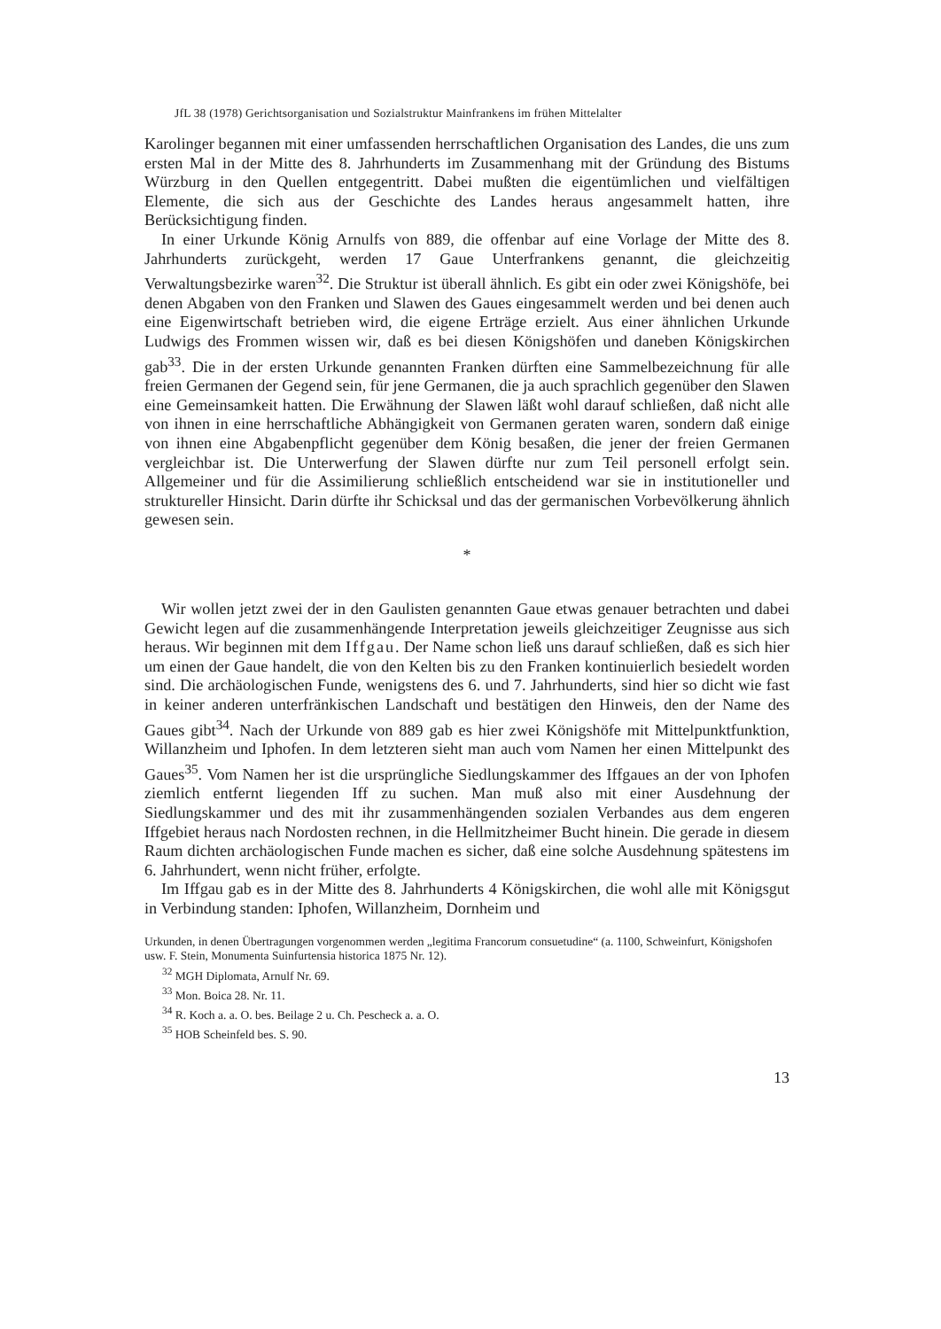JfL 38 (1978) Gerichtsorganisation und Sozialstruktur Mainfrankens im frühen Mittelalter
Karolinger begannen mit einer umfassenden herrschaftlichen Organisation des Landes, die uns zum ersten Mal in der Mitte des 8. Jahrhunderts im Zusammenhang mit der Gründung des Bistums Würzburg in den Quellen entgegentritt. Dabei mußten die eigentümlichen und vielfältigen Elemente, die sich aus der Geschichte des Landes heraus angesammelt hatten, ihre Berücksichtigung finden.
In einer Urkunde König Arnulfs von 889, die offenbar auf eine Vorlage der Mitte des 8. Jahrhunderts zurückgeht, werden 17 Gaue Unterfrankens genannt, die gleichzeitig Verwaltungsbezirke waren<sup>32</sup>. Die Struktur ist überall ähnlich. Es gibt ein oder zwei Königshöfe, bei denen Abgaben von den Franken und Slawen des Gaues eingesammelt werden und bei denen auch eine Eigenwirtschaft betrieben wird, die eigene Erträge erzielt. Aus einer ähnlichen Urkunde Ludwigs des Frommen wissen wir, daß es bei diesen Königshöfen und daneben Königskirchen gab<sup>33</sup>. Die in der ersten Urkunde genannten Franken dürften eine Sammelbezeichnung für alle freien Germanen der Gegend sein, für jene Germanen, die ja auch sprachlich gegenüber den Slawen eine Gemeinsamkeit hatten. Die Erwähnung der Slawen läßt wohl darauf schließen, daß nicht alle von ihnen in eine herrschaftliche Abhängigkeit von Germanen geraten waren, sondern daß einige von ihnen eine Abgabenpflicht gegenüber dem König besaßen, die jener der freien Germanen vergleichbar ist. Die Unterwerfung der Slawen dürfte nur zum Teil personell erfolgt sein. Allgemeiner und für die Assimilierung schließlich entscheidend war sie in institutioneller und struktureller Hinsicht. Darin dürfte ihr Schicksal und das der germanischen Vorbevölkerung ähnlich gewesen sein.
*
Wir wollen jetzt zwei der in den Gaulisten genannten Gaue etwas genauer betrachten und dabei Gewicht legen auf die zusammenhängende Interpretation jeweils gleichzeitiger Zeugnisse aus sich heraus. Wir beginnen mit dem Iffgau. Der Name schon ließ uns darauf schließen, daß es sich hier um einen der Gaue handelt, die von den Kelten bis zu den Franken kontinuierlich besiedelt worden sind. Die archäologischen Funde, wenigstens des 6. und 7. Jahrhunderts, sind hier so dicht wie fast in keiner anderen unterfränkischen Landschaft und bestätigen den Hinweis, den der Name des Gaues gibt<sup>34</sup>. Nach der Urkunde von 889 gab es hier zwei Königshöfe mit Mittelpunktfunktion, Willanzheim und Iphofen. In dem letzteren sieht man auch vom Namen her einen Mittelpunkt des Gaues<sup>35</sup>. Vom Namen her ist die ursprüngliche Siedlungskammer des Iffgaues an der von Iphofen ziemlich entfernt liegenden Iff zu suchen. Man muß also mit einer Ausdehnung der Siedlungskammer und des mit ihr zusammenhängenden sozialen Verbandes aus dem engeren Iffgebiet heraus nach Nordosten rechnen, in die Hellmitzheimer Bucht hinein. Die gerade in diesem Raum dichten archäologischen Funde machen es sicher, daß eine solche Ausdehnung spätestens im 6. Jahrhundert, wenn nicht früher, erfolgte.
Im Iffgau gab es in der Mitte des 8. Jahrhunderts 4 Königskirchen, die wohl alle mit Königsgut in Verbindung standen: Iphofen, Willanzheim, Dornheim und
Urkunden, in denen Übertragungen vorgenommen werden „legitima Francorum consuetudine“ (a. 1100, Schweinfurt, Königshofen usw. F. Stein, Monumenta Suinfurtensia historica 1875 Nr. 12).
<sup>32</sup> MGH Diplomata, Arnulf Nr. 69.
<sup>33</sup> Mon. Boica 28. Nr. 11.
<sup>34</sup> R. Koch a. a. O. bes. Beilage 2 u. Ch. Pescheck a. a. O.
<sup>35</sup> HOB Scheinfeld bes. S. 90.
13